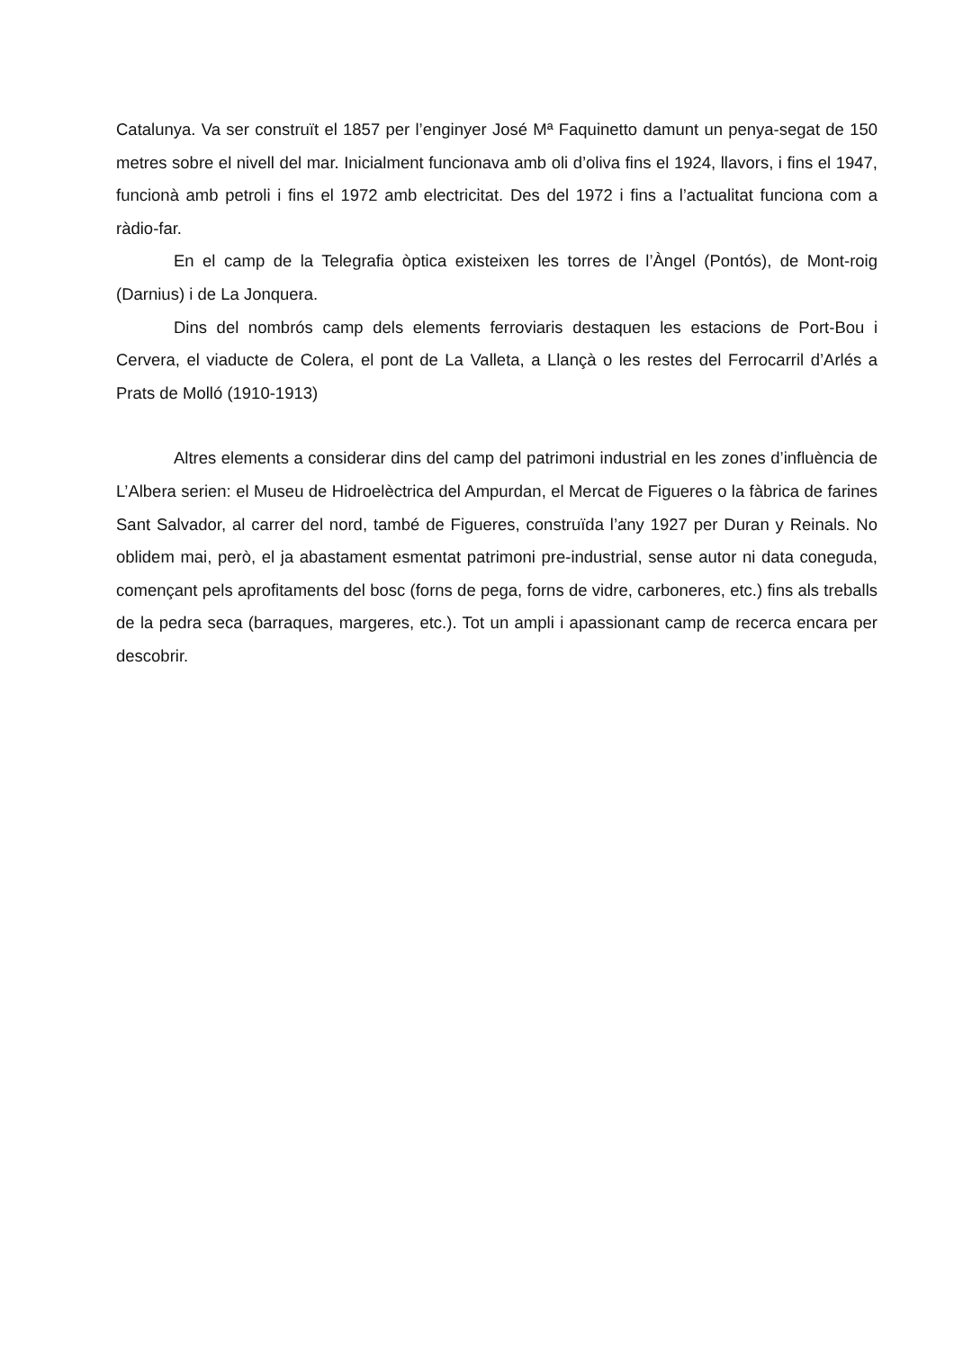Catalunya. Va ser construït el 1857 per l’enginyer José Mª Faquinetto damunt un penya-segat de 150 metres sobre el nivell del mar. Inicialment funcionava amb oli d’oliva fins el 1924, llavors, i fins el 1947, funcionà amb petroli i fins el 1972 amb electricitat. Des del 1972 i fins a l’actualitat funciona com a ràdio-far.
En el camp de la Telegrafia òptica existeixen les torres de l’Àngel (Pontós), de Mont-roig (Darnius) i de La Jonquera.
Dins del nombrós camp dels elements ferroviaris destaquen les estacions de Port-Bou i Cervera, el viaducte de Colera, el pont de La Valleta, a Llançà o les restes del Ferrocarril d’Arlés a Prats de Molló (1910-1913)
Altres elements a considerar dins del camp del patrimoni industrial en les zones d’influència de L’Albera serien: el Museu de Hidroelèctrica del Ampurdan, el Mercat de Figueres o la fàbrica de farines Sant Salvador, al carrer del nord, també de Figueres, construïda l’any 1927 per Duran y Reinals. No oblidem mai, però, el ja abastament esmentat patrimoni pre-industrial, sense autor ni data coneguda, començant pels aprofitaments del bosc (forns de pega, forns de vidre, carboneres, etc.) fins als treballs de la pedra seca (barraques, margeres, etc.). Tot un ampli i apassionant camp de recerca encara per descobrir.